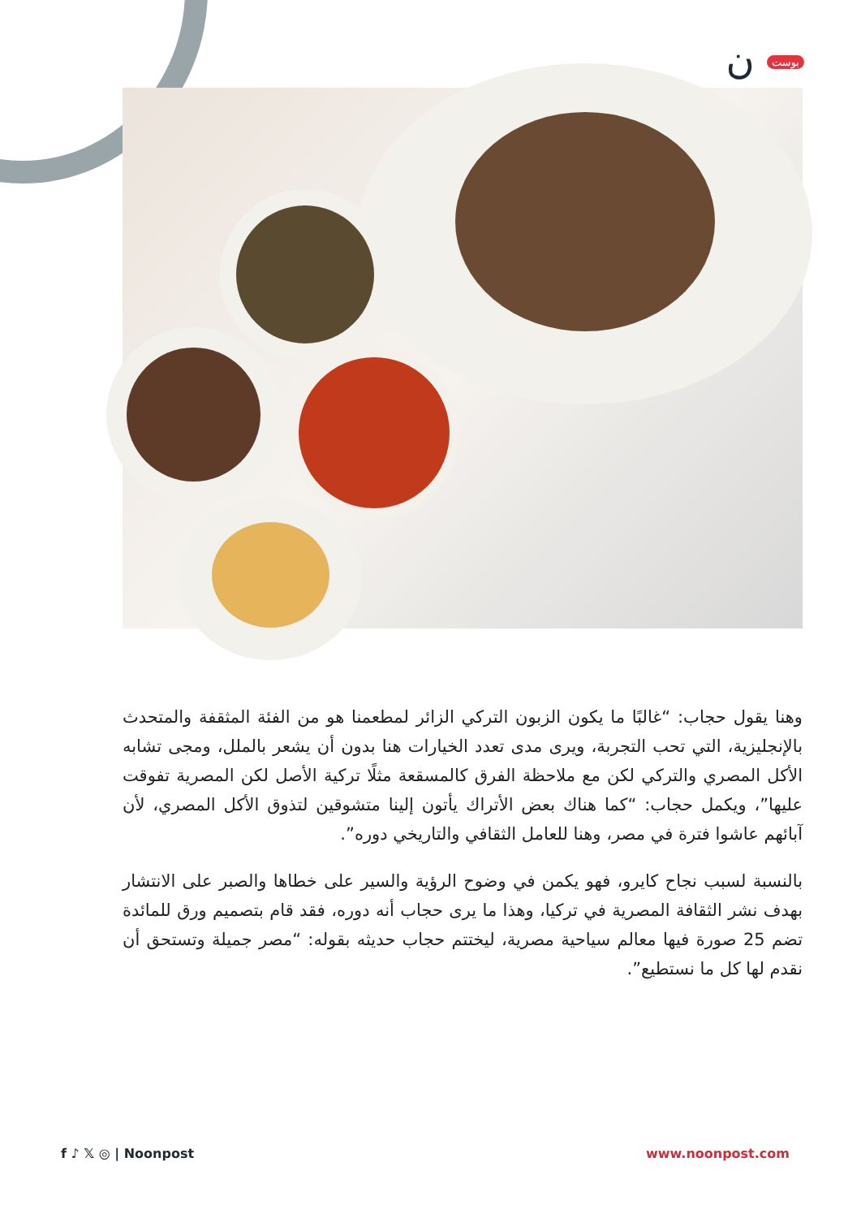بوست ن
وهنا يقول حجاب: “غالبًا ما يكون الزبون التركي الزائر لمطعمنا هو من الفئة المثقفة والمتحدث بالإنجليزية، التي تحب التجربة، ويرى مدى تعدد الخيارات هنا بدون أن يشعر بالملل، ومجى تشابه الأكل المصري والتركي لكن مع ملاحظة الفرق كالمسقعة مثلًا تركية الأصل لكن المصرية تفوقت عليها”، ويكمل حجاب: “كما هناك بعض الأتراك يأتون إلينا متشوقين لتذوق الأكل المصري، لأن آبائهم عاشوا فترة في مصر، وهنا للعامل الثقافي والتاريخي دوره”.
بالنسبة لسبب نجاح كايرو، فهو يكمن في وضوح الرؤية والسير على خطاها والصبر على الانتشار بهدف نشر الثقافة المصرية في تركيا، وهذا ما يرى حجاب أنه دوره، فقد قام بتصميم ورق للمائدة تضم 25 صورة فيها معالم سياحية مصرية، ليختتم حجاب حديثه بقوله: “مصر جميلة وتستحق أن نقدم لها كل ما نستطيع”.
f ♪ 𝕏 ◎ | Noonpost www.noonpost.com